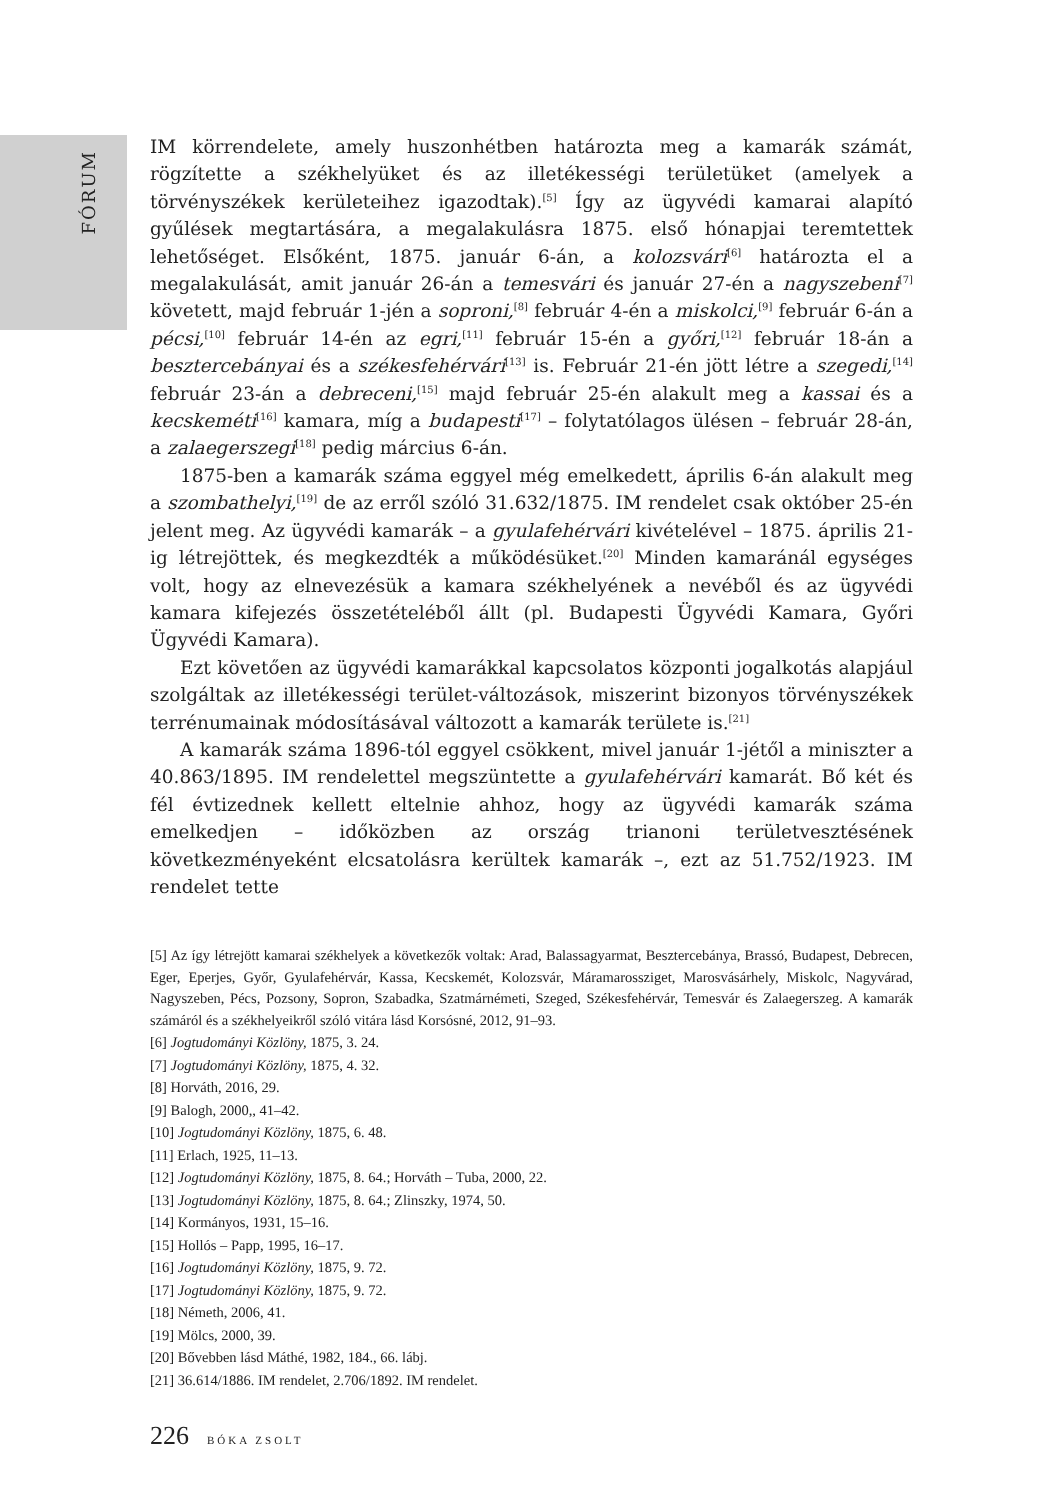FÓRUM
IM körrendelete, amely huszonhétben határozta meg a kamarák számát, rögzítette a székhelyüket és az illetékességi területüket (amelyek a törvényszékek kerületeihez igazodtak).<sup>[5]</sup> Így az ügyvédi kamarai alapító gyűlések megtartására, a megalakulásra 1875. első hónapjai teremtettek lehetőséget. Elsőként, 1875. január 6-án, a kolozsvári<sup>[6]</sup> határozta el a megalakulását, amit január 26-án a temesvári és január 27-én a nagyszebeni<sup>[7]</sup> követett, majd február 1-jén a soproni,<sup>[8]</sup> február 4-én a miskolci,<sup>[9]</sup> február 6-án a pécsi,<sup>[10]</sup> február 14-én az egri,<sup>[11]</sup> február 15-én a győri,<sup>[12]</sup> február 18-án a besztercebányai és a székesfehérvári<sup>[13]</sup> is. Február 21-én jött létre a szegedi,<sup>[14]</sup> február 23-án a debreceni,<sup>[15]</sup> majd február 25-én alakult meg a kassai és a kecskeméti<sup>[16]</sup> kamara, míg a budapesti<sup>[17]</sup> – folytatólagos ülésen – február 28-án, a zalaegerszegi<sup>[18]</sup> pedig március 6-án.
1875-ben a kamarák száma eggyel még emelkedett, április 6-án alakult meg a szombathelyi,<sup>[19]</sup> de az erről szóló 31.632/1875. IM rendelet csak október 25-én jelent meg. Az ügyvédi kamarák – a gyulafehérvári kivételével – 1875. április 21-ig létrejöttek, és megkezdték a működésüket.<sup>[20]</sup> Minden kamaránál egységes volt, hogy az elnevezésük a kamara székhelyének a nevéből és az ügyvédi kamara kifejezés összetételéből állt (pl. Budapesti Ügyvédi Kamara, Győri Ügyvédi Kamara).
Ezt követően az ügyvédi kamarákkal kapcsolatos központi jogalkotás alapjául szolgáltak az illetékességi terület-változások, miszerint bizonyos törvényszékek terrénumainak módosításával változott a kamarák területe is.<sup>[21]</sup>
A kamarák száma 1896-tól eggyel csökkent, mivel január 1-jétől a miniszter a 40.863/1895. IM rendelettel megszüntette a gyulafehérvári kamarát. Bő két és fél évtizednek kellett eltelnie ahhoz, hogy az ügyvédi kamarák száma emelkedjen – időközben az ország trianoni területvesztésének következményeként elcsatolásra kerültek kamarák –, ezt az 51.752/1923. IM rendelet tette
[5] Az így létrejött kamarai székhelyek a következők voltak: Arad, Balassagyarmat, Besztercebánya, Brassó, Budapest, Debrecen, Eger, Eperjes, Győr, Gyulafehérvár, Kassa, Kecskemét, Kolozsvár, Máramarossziget, Marosvásárhely, Miskolc, Nagyvárad, Nagyszeben, Pécs, Pozsony, Sopron, Szabadka, Szatmárnémeti, Szeged, Székesfehérvár, Temesvár és Zalaegerszeg. A kamarák számáról és a székhelyeikről szóló vitára lásd Korsósné, 2012, 91–93.
[6] Jogtudományi Közlöny, 1875, 3. 24.
[7] Jogtudományi Közlöny, 1875, 4. 32.
[8] Horváth, 2016, 29.
[9] Balogh, 2000,, 41–42.
[10] Jogtudományi Közlöny, 1875, 6. 48.
[11] Erlach, 1925, 11–13.
[12] Jogtudományi Közlöny, 1875, 8. 64.; Horváth – Tuba, 2000, 22.
[13] Jogtudományi Közlöny, 1875, 8. 64.; Zlinszky, 1974, 50.
[14] Kormányos, 1931, 15–16.
[15] Hollós – Papp, 1995, 16–17.
[16] Jogtudományi Közlöny, 1875, 9. 72.
[17] Jogtudományi Közlöny, 1875, 9. 72.
[18] Németh, 2006, 41.
[19] Mölcs, 2000, 39.
[20] Bővebben lásd Máthé, 1982, 184., 66. lábj.
[21] 36.614/1886. IM rendelet, 2.706/1892. IM rendelet.
226 BÓKA ZSOLT